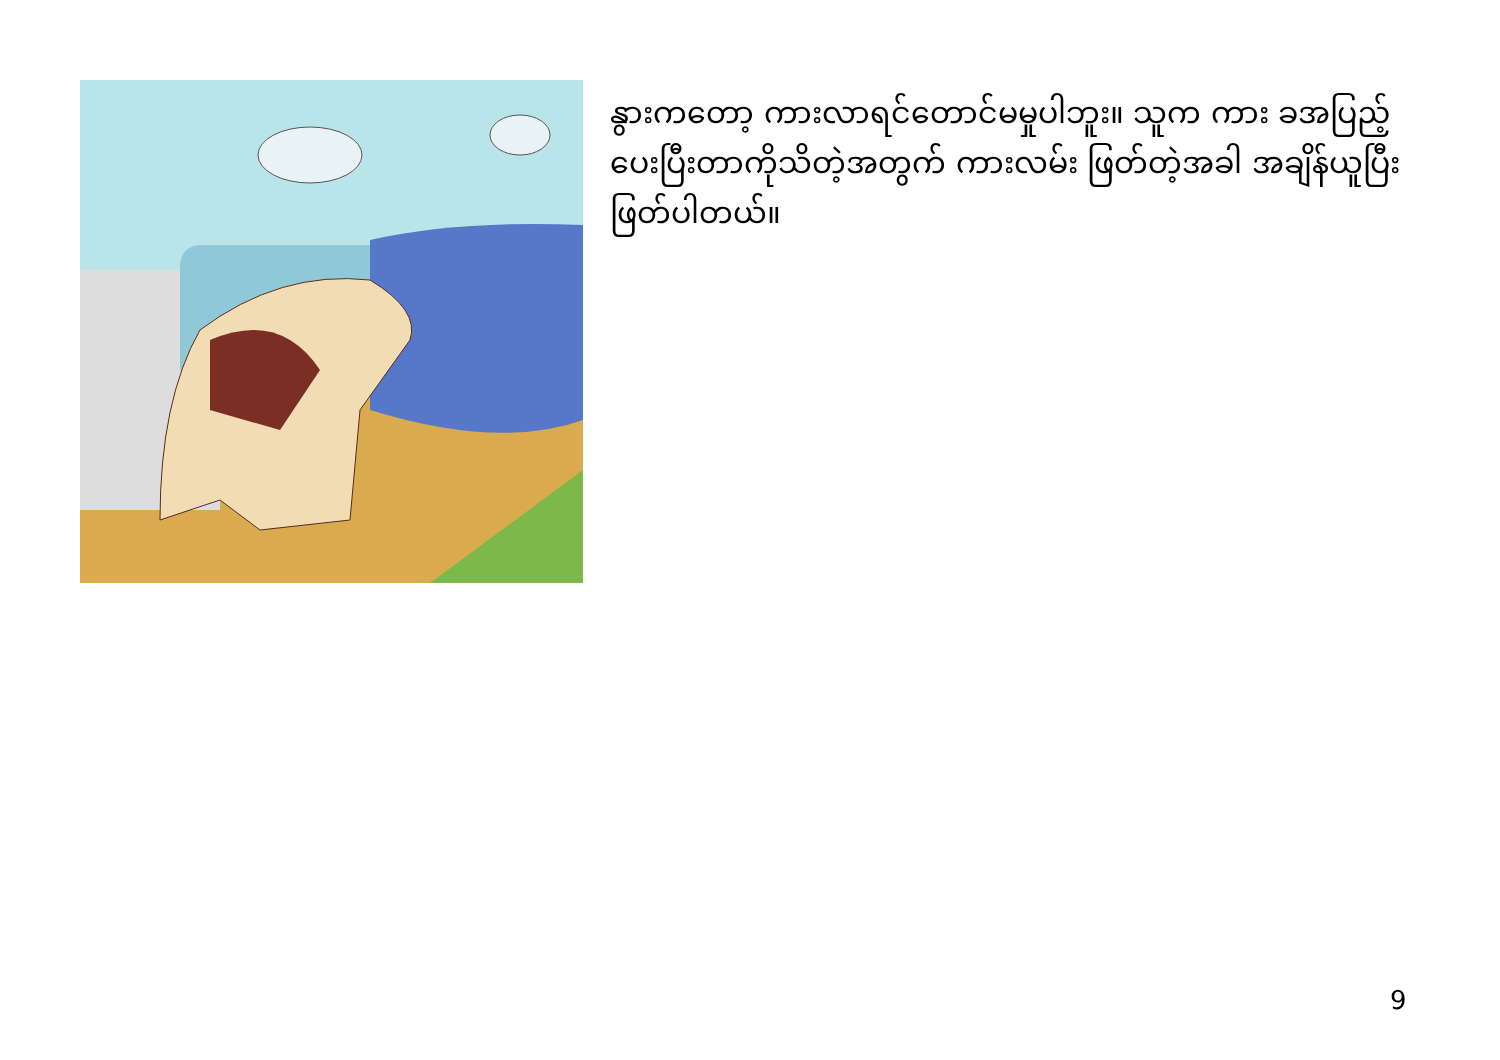နွားကတော့ ကားလာရင်တောင်မမှုပါဘူး။ သူက ကား ခအပြည့်ပေးပြီးတာကိုသိတဲ့အတွက် ကားလမ်း ဖြတ်တဲ့အခါ အချိန်ယူပြီးဖြတ်ပါတယ်။
9